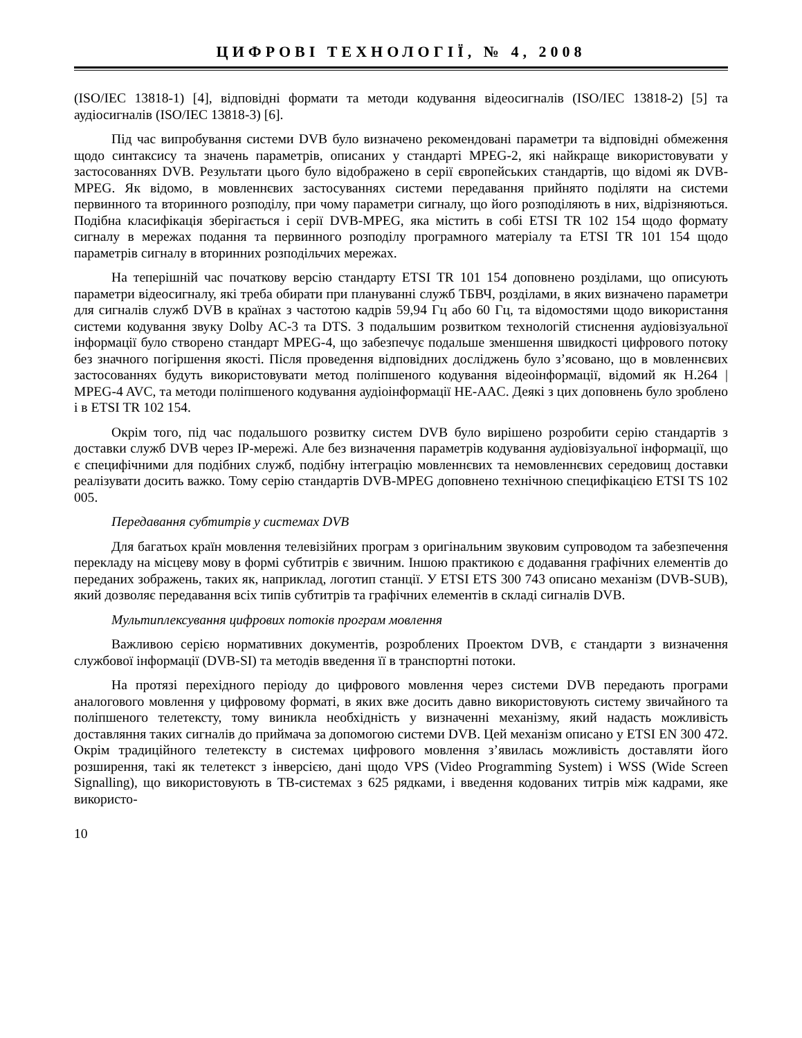ЦИФРОВІ ТЕХНОЛОГІЇ, № 4, 2008
(ISO/IEC 13818-1) [4], відповідні формати та методи кодування відеосигналів (ISO/IEC 13818-2) [5] та аудіосигналів (ISO/IEC 13818-3) [6].
Під час випробування системи DVB було визначено рекомендовані параметри та відповідні обмеження щодо синтаксису та значень параметрів, описаних у стандарті MPEG-2, які найкраще використовувати у застосованнях DVB. Результати цього було відображено в серії європейських стандартів, що відомі як DVB-MPEG. Як відомо, в мовленнєвих застосуваннях системи передавання прийнято поділяти на системи первинного та вторинного розподілу, при чому параметри сигналу, що його розподіляють в них, відрізняються. Подібна класифікація зберігається і серії DVB-MPEG, яка містить в собі ETSI TR 102 154 щодо формату сигналу в мережах подання та первинного розподілу програмного матеріалу та ETSI TR 101 154 щодо параметрів сигналу в вторинних розподільчих мережах.
На теперішній час початкову версію стандарту ETSI TR 101 154 доповнено розділами, що описують параметри відеосигналу, які треба обирати при плануванні служб ТБВЧ, розділами, в яких визначено параметри для сигналів служб DVB в країнах з частотою кадрів 59,94 Гц або 60 Гц, та відомостями щодо використання системи кодування звуку Dolby AC-3 та DTS. З подальшим розвитком технологій стиснення аудіовізуальної інформації було створено стандарт MPEG-4, що забезпечує подальше зменшення швидкості цифрового потоку без значного погіршення якості. Після проведення відповідних досліджень було з’ясовано, що в мовленнєвих застосованнях будуть використовувати метод поліпшеного кодування відеоінформації, відомий як H.264 | MPEG-4 AVC, та методи поліпшеного кодування аудіоінформації HE-AAC. Деякі з цих доповнень було зроблено і в ETSI TR 102 154.
Окрім того, під час подальшого розвитку систем DVB було вирішено розробити серію стандартів з доставки служб DVB через IP-мережі. Але без визначення параметрів кодування аудіовізуальної інформації, що є специфічними для подібних служб, подібну інтеграцію мовленнєвих та немовленнєвих середовищ доставки реалізувати досить важко. Тому серію стандартів DVB-MPEG доповнено технічною специфікацією ETSI TS 102 005.
Передавання субтитрів у системах DVB
Для багатьох країн мовлення телевізійних програм з оригінальним звуковим супроводом та забезпечення перекладу на місцеву мову в формі субтитрів є звичним. Іншою практикою є додавання графічних елементів до переданих зображень, таких як, наприклад, логотип станції. У ETSI ETS 300 743 описано механізм (DVB-SUB), який дозволяє передавання всіх типів субтитрів та графічних елементів в складі сигналів DVB.
Мультиплексування цифрових потоків програм мовлення
Важливою серією нормативних документів, розроблених Проектом DVB, є стандарти з визначення службової інформації (DVB-SI) та методів введення її в транспортні потоки.
На протязі перехідного періоду до цифрового мовлення через системи DVB передають програми аналогового мовлення у цифровому форматі, в яких вже досить давно використовують систему звичайного та поліпшеного телетексту, тому виникла необхідність у визначенні механізму, який надасть можливість доставляння таких сигналів до приймача за допомогою системи DVB. Цей механізм описано у ETSI EN 300 472. Окрім традиційного телетексту в системах цифрового мовлення з’явилась можливість доставляти його розширення, такі як телетекст з інверсією, дані щодо VPS (Video Programming System) і WSS (Wide Screen Signalling), що використовують в ТВ-системах з 625 рядками, і введення кодованих титрів між кадрами, яке використо-
10